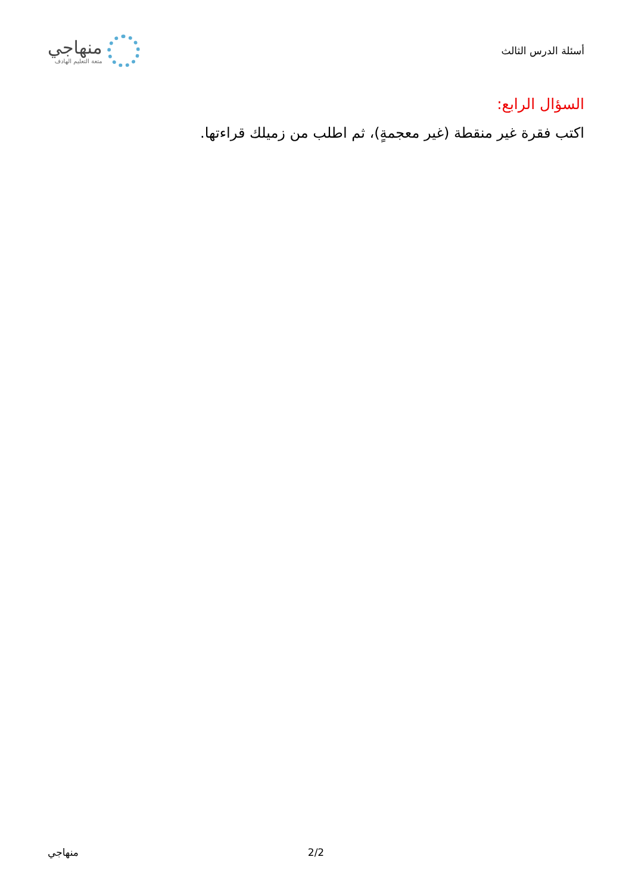أسئلة الدرس الثالث
منهاجي
متعة التعليم الهادف
السؤال الرابع:
اكتب فقرة غير منقطة (غير معجمةٍ)، ثم اطلب من زميلك قراءتها.
2/2 منهاجي